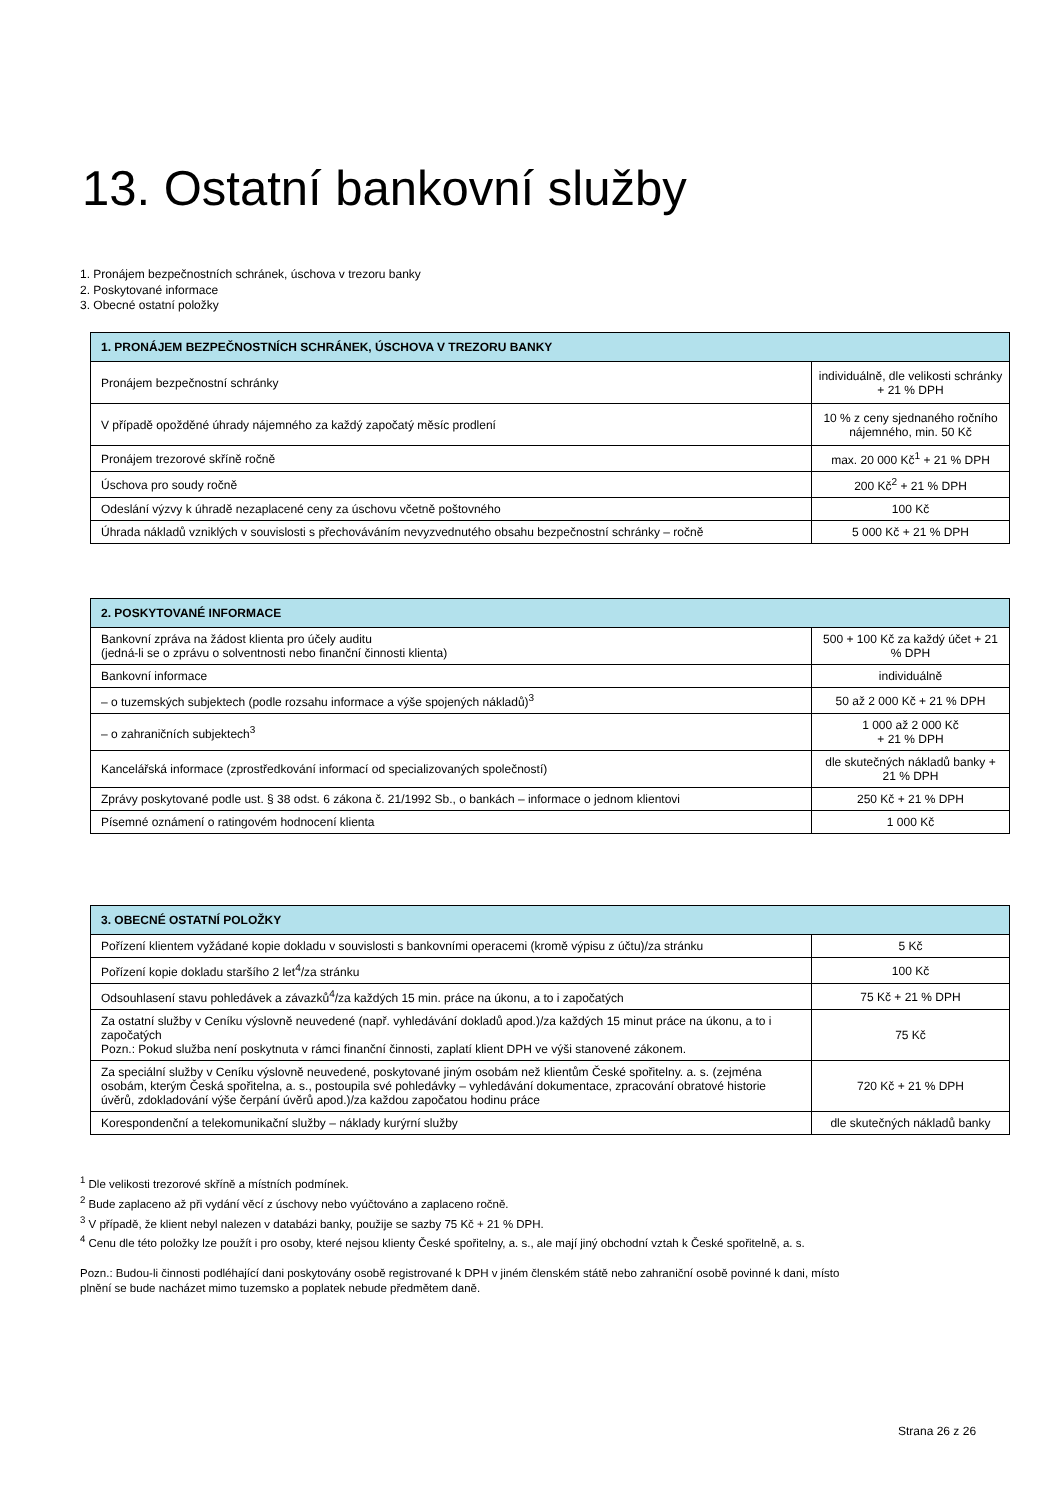13. Ostatní bankovní služby
1. Pronájem bezpečnostních schránek, úschova v trezoru banky
2. Poskytované informace
3. Obecné ostatní položky
| 1. PRONÁJEM BEZPEČNOSTNÍCH SCHRÁNEK, ÚSCHOVA V TREZORU BANKY | |
| --- | --- |
| Pronájem bezpečnostní schránky | individuálně, dle velikosti schránky + 21 % DPH |
| V případě opožděné úhrady nájemného za každý započatý měsíc prodlení | 10 % z ceny sjednaného ročního nájemného, min. 50 Kč |
| Pronájem trezorové skříně ročně | max. 20 000 Kč<sup>1</sup> + 21 % DPH |
| Úschova pro soudy ročně | 200 Kč<sup>2</sup> + 21 % DPH |
| Odeslání výzvy k úhradě nezaplacené ceny za úschovu včetně poštovného | 100 Kč |
| Úhrada nákladů vzniklých v souvislosti s přechováváním nevyzvednutého obsahu bezpečnostní schránky – ročně | 5 000 Kč + 21 % DPH |
| 2. POSKYTOVANÉ INFORMACE | |
| --- | --- |
| Bankovní zpráva na žádost klienta pro účely auditu (jedná-li se o zprávu o solventnosti nebo finanční činnosti klienta) | 500 + 100 Kč za každý účet + 21 % DPH |
| Bankovní informace | individuálně |
| – o tuzemských subjektech (podle rozsahu informace a výše spojených nákladů)<sup>3</sup> | 50 až 2 000 Kč + 21 % DPH |
| – o zahraničních subjektech<sup>3</sup> | 1 000 až 2 000 Kč + 21 % DPH |
| Kancelářská informace (zprostředkování informací od specializovaných společností) | dle skutečných nákladů banky + 21 % DPH |
| Zprávy poskytované podle ust. § 38 odst. 6 zákona č. 21/1992 Sb., o bankách – informace o jednom klientovi | 250 Kč + 21 % DPH |
| Písemné oznámení o ratingovém hodnocení klienta | 1 000 Kč |
| 3. OBECNÉ OSTATNÍ POLOŽKY | |
| --- | --- |
| Pořízení klientem vyžádané kopie dokladu v souvislosti s bankovními operacemi (kromě výpisu z účtu)/za stránku | 5 Kč |
| Pořízení kopie dokladu staršího 2 let<sup>4</sup>/za stránku | 100 Kč |
| Odsouhlasení stavu pohledávek a závazků<sup>4</sup>/za každých 15 min. práce na úkonu, a to i započatých | 75 Kč + 21 % DPH |
| Za ostatní služby v Ceníku výslovně neuvedené (např. vyhledávání dokladů apod.)/za každých 15 minut práce na úkonu, a to i započatých Pozn.: Pokud služba není poskytnuta v rámci finanční činnosti, zaplatí klient DPH ve výši stanovené zákonem. | 75 Kč |
| Za speciální služby v Ceníku výslovně neuvedené, poskytované jiným osobám než klientům České spořitelny. a. s. (zejména osobám, kterým Česká spořitelna, a. s., postoupila své pohledávky – vyhledávání dokumentace, zpracování obratové historie úvěrů, zdokladování výše čerpání úvěrů apod.)/za každou započatou hodinu práce | 720 Kč + 21 % DPH |
| Korespondenční a telekomunikační služby – náklady kurýrní služby | dle skutečných nákladů banky |
<sup>1</sup> Dle velikosti trezorové skříně a místních podmínek.
<sup>2</sup> Bude zaplaceno až při vydání věcí z úschovy nebo vyúčtováno a zaplaceno ročně.
<sup>3</sup> V případě, že klient nebyl nalezen v databázi banky, použije se sazby 75 Kč + 21 % DPH.
<sup>4</sup> Cenu dle této položky lze použít i pro osoby, které nejsou klienty České spořitelny, a. s., ale mají jiný obchodní vztah k České spořitelně, a. s.
Pozn.: Budou-li činnosti podléhající dani poskytovány osobě registrované k DPH v jiném členském státě nebo zahraniční osobě povinné k dani, místo
plnění se bude nacházet mimo tuzemsko a poplatek nebude předmětem daně.
Strana 26 z 26